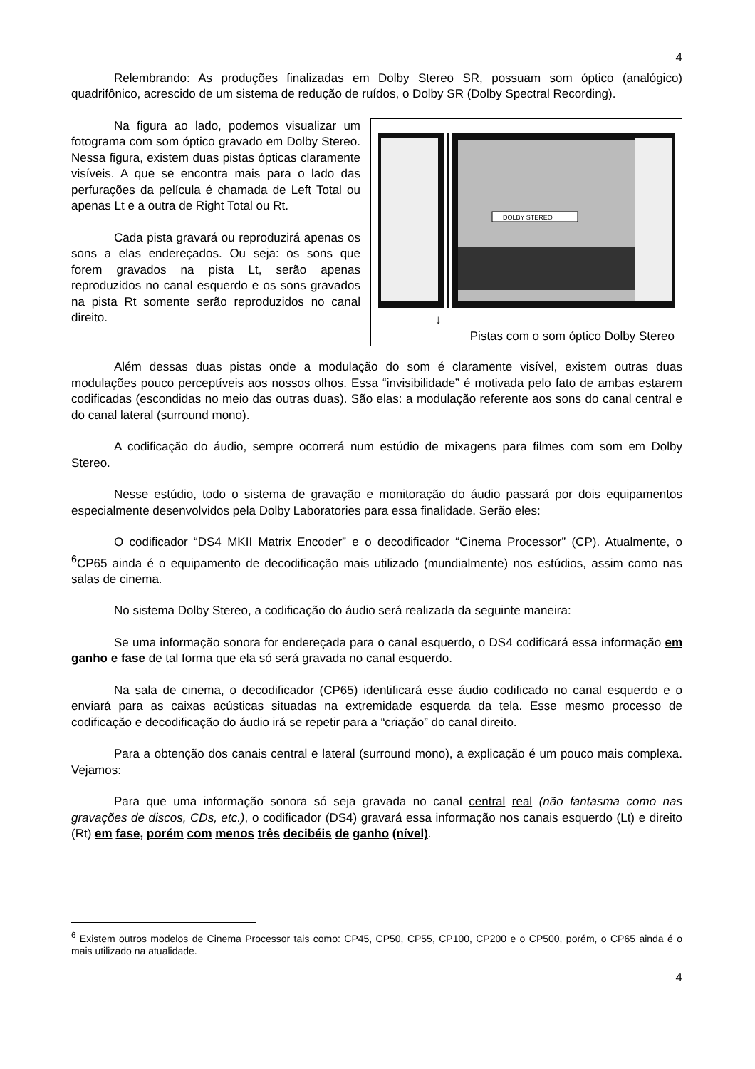4
Relembrando: As produções finalizadas em Dolby Stereo SR, possuam som óptico (analógico) quadrifônico, acrescido de um sistema de redução de ruídos, o Dolby SR (Dolby Spectral Recording).
DOLBY STEREO
↓
Pistas com o som óptico Dolby Stereo
Na figura ao lado, podemos visualizar um fotograma com som óptico gravado em Dolby Stereo. Nessa figura, existem duas pistas ópticas claramente visíveis. A que se encontra mais para o lado das perfurações da película é chamada de Left Total ou apenas Lt e a outra de Right Total ou Rt.
Cada pista gravará ou reproduzirá apenas os sons a elas endereçados. Ou seja: os sons que forem gravados na pista Lt, serão apenas reproduzidos no canal esquerdo e os sons gravados na pista Rt somente serão reproduzidos no canal direito.
Além dessas duas pistas onde a modulação do som é claramente visível, existem outras duas modulações pouco perceptíveis aos nossos olhos. Essa “invisibilidade” é motivada pelo fato de ambas estarem codificadas (escondidas no meio das outras duas). São elas: a modulação referente aos sons do canal central e do canal lateral (surround mono).
A codificação do áudio, sempre ocorrerá num estúdio de mixagens para filmes com som em Dolby Stereo.
Nesse estúdio, todo o sistema de gravação e monitoração do áudio passará por dois equipamentos especialmente desenvolvidos pela Dolby Laboratories para essa finalidade. Serão eles:
O codificador “DS4 MKII Matrix Encoder” e o decodificador “Cinema Processor” (CP). Atualmente, o <sup>6</sup>CP65 ainda é o equipamento de decodificação mais utilizado (mundialmente) nos estúdios, assim como nas salas de cinema.
No sistema Dolby Stereo, a codificação do áudio será realizada da seguinte maneira:
Se uma informação sonora for endereçada para o canal esquerdo, o DS4 codificará essa informação em ganho e fase de tal forma que ela só será gravada no canal esquerdo.
Na sala de cinema, o decodificador (CP65) identificará esse áudio codificado no canal esquerdo e o enviará para as caixas acústicas situadas na extremidade esquerda da tela. Esse mesmo processo de codificação e decodificação do áudio irá se repetir para a “criação” do canal direito.
Para a obtenção dos canais central e lateral (surround mono), a explicação é um pouco mais complexa. Vejamos:
Para que uma informação sonora só seja gravada no canal central real (não fantasma como nas gravações de discos, CDs, etc.), o codificador (DS4) gravará essa informação nos canais esquerdo (Lt) e direito (Rt) em fase, porém com menos três decibéis de ganho (nível).
<sup>6</sup> Existem outros modelos de Cinema Processor tais como: CP45, CP50, CP55, CP100, CP200 e o CP500, porém, o CP65 ainda é o mais utilizado na atualidade.
4